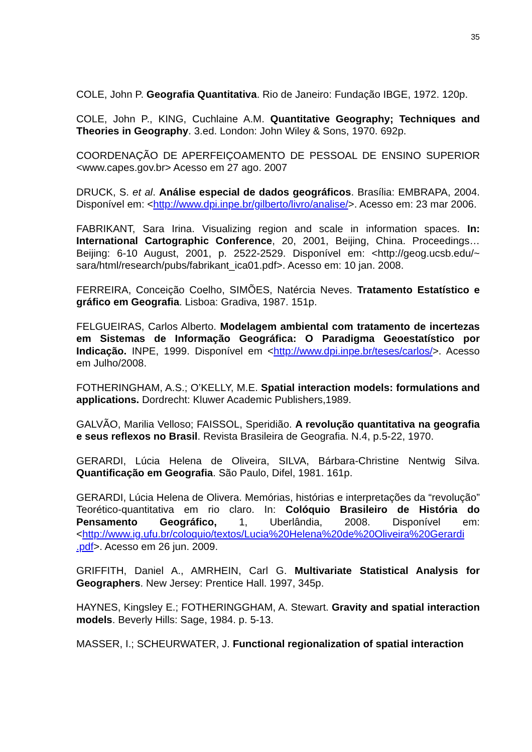35
COLE, John P. Geografia Quantitativa. Rio de Janeiro: Fundação IBGE, 1972. 120p.
COLE, John P., KING, Cuchlaine A.M. Quantitative Geography; Techniques and Theories in Geography. 3.ed. London: John Wiley & Sons, 1970. 692p.
COORDENAÇÃO DE APERFEIÇOAMENTO DE PESSOAL DE ENSINO SUPERIOR <www.capes.gov.br> Acesso em 27 ago. 2007
DRUCK, S. et al. Análise especial de dados geográficos. Brasília: EMBRAPA, 2004. Disponível em: <http://www.dpi.inpe.br/gilberto/livro/analise/>. Acesso em: 23 mar 2006.
FABRIKANT, Sara Irina. Visualizing region and scale in information spaces. In: International Cartographic Conference, 20, 2001, Beijing, China. Proceedings… Beijing: 6-10 August, 2001, p. 2522-2529. Disponível em: <http://geog.ucsb.edu/~ sara/html/research/pubs/fabrikant_ica01.pdf>. Acesso em: 10 jan. 2008.
FERREIRA, Conceição Coelho, SIMÕES, Natércia Neves. Tratamento Estatístico e gráfico em Geografia. Lisboa: Gradiva, 1987. 151p.
FELGUEIRAS, Carlos Alberto. Modelagem ambiental com tratamento de incertezas em Sistemas de Informação Geográfica: O Paradigma Geoestatístico por Indicação. INPE, 1999. Disponível em <http://www.dpi.inpe.br/teses/carlos/>. Acesso em Julho/2008.
FOTHERINGHAM, A.S.; O’KELLY, M.E. Spatial interaction models: formulations and applications. Dordrecht: Kluwer Academic Publishers,1989.
GALVÃO, Marilia Velloso; FAISSOL, Speridião. A revolução quantitativa na geografia e seus reflexos no Brasil. Revista Brasileira de Geografia. N.4, p.5-22, 1970.
GERARDI, Lúcia Helena de Oliveira, SILVA, Bárbara-Christine Nentwig Silva. Quantificação em Geografia. São Paulo, Difel, 1981. 161p.
GERARDI, Lúcia Helena de Olivera. Memórias, histórias e interpretações da “revolução” Teorético-quantitativa em rio claro. In: Colóquio Brasileiro de História do Pensamento Geográfico, 1, Uberlândia, 2008. Disponível em: <http://www.ig.ufu.br/coloquio/textos/Lucia%20Helena%20de%20Oliveira%20Gerardi .pdf>. Acesso em 26 jun. 2009.
GRIFFITH, Daniel A., AMRHEIN, Carl G. Multivariate Statistical Analysis for Geographers. New Jersey: Prentice Hall. 1997, 345p.
HAYNES, Kingsley E.; FOTHERINGGHAM, A. Stewart. Gravity and spatial interaction models. Beverly Hills: Sage, 1984. p. 5-13.
MASSER, I.; SCHEURWATER, J. Functional regionalization of spatial interaction